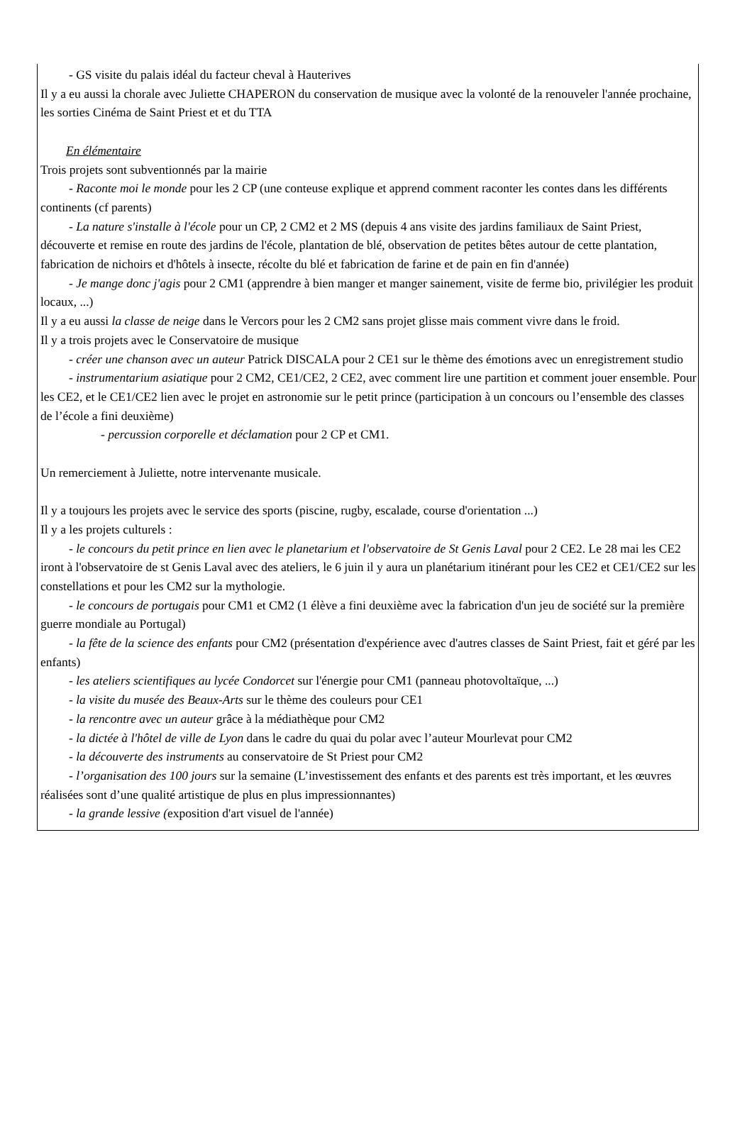- GS visite du palais idéal du facteur cheval à Hauterives
Il y a eu aussi la chorale avec Juliette CHAPERON du conservation de musique avec la volonté de la renouveler l'année prochaine, les sorties Cinéma de Saint Priest et et du TTA
En élémentaire
Trois projets sont subventionnés par la mairie
- Raconte moi le monde pour les 2 CP (une conteuse explique et apprend comment raconter les contes dans les différents continents (cf parents)
- La nature s'installe à l'école pour un CP, 2 CM2 et 2 MS (depuis 4 ans visite des jardins familiaux de Saint Priest, découverte et remise en route des jardins de l'école, plantation de blé, observation de petites bêtes autour de cette plantation, fabrication de nichoirs et d'hôtels à insecte, récolte du blé et fabrication de farine et de pain en fin d'année)
- Je mange donc j'agis pour 2 CM1 (apprendre à bien manger et manger sainement, visite de ferme bio, privilégier les produit locaux, ...)
Il y a eu aussi la classe de neige dans le Vercors pour les 2 CM2 sans projet glisse mais comment vivre dans le froid.
Il y a trois projets avec le Conservatoire de musique
- créer une chanson avec un auteur Patrick DISCALA pour 2 CE1 sur le thème des émotions avec un enregistrement studio
- instrumentarium asiatique pour 2 CM2, CE1/CE2, 2 CE2, avec comment lire une partition et comment jouer ensemble. Pour les CE2, et le CE1/CE2 lien avec le projet en astronomie sur le petit prince (participation à un concours ou l’ensemble des classes de l’école a fini deuxième)
- percussion corporelle et déclamation pour 2 CP et CM1.
Un remerciement à Juliette, notre intervenante musicale.
Il y a toujours les projets avec le service des sports (piscine, rugby, escalade, course d'orientation ...)
Il y a les projets culturels :
- le concours du petit prince en lien avec le planetarium et l'observatoire de St Genis Laval pour 2 CE2. Le 28 mai les CE2 iront à l'observatoire de st Genis Laval avec des ateliers, le 6 juin il y aura un planétarium itinérant pour les CE2 et CE1/CE2 sur les constellations et pour les CM2 sur la mythologie.
- le concours de portugais pour CM1 et CM2 (1 élève a fini deuxième avec la fabrication d'un jeu de société sur la première guerre mondiale au Portugal)
- la fête de la science des enfants pour CM2 (présentation d'expérience avec d'autres classes de Saint Priest, fait et géré par les enfants)
- les ateliers scientifiques au lycée Condorcet sur l'énergie pour CM1 (panneau photovoltaïque, ...)
- la visite du musée des Beaux-Arts sur le thème des couleurs pour CE1
- la rencontre avec un auteur grâce à la médiathèque pour CM2
- la dictée à l'hôtel de ville de Lyon dans le cadre du quai du polar avec l’auteur Mourlevat pour CM2
- la découverte des instruments au conservatoire de St Priest pour CM2
- l’organisation des 100 jours sur la semaine (L’investissement des enfants et des parents est très important, et les œuvres réalisées sont d’une qualité artistique de plus en plus impressionnantes)
- la grande lessive (exposition d'art visuel de l'année)